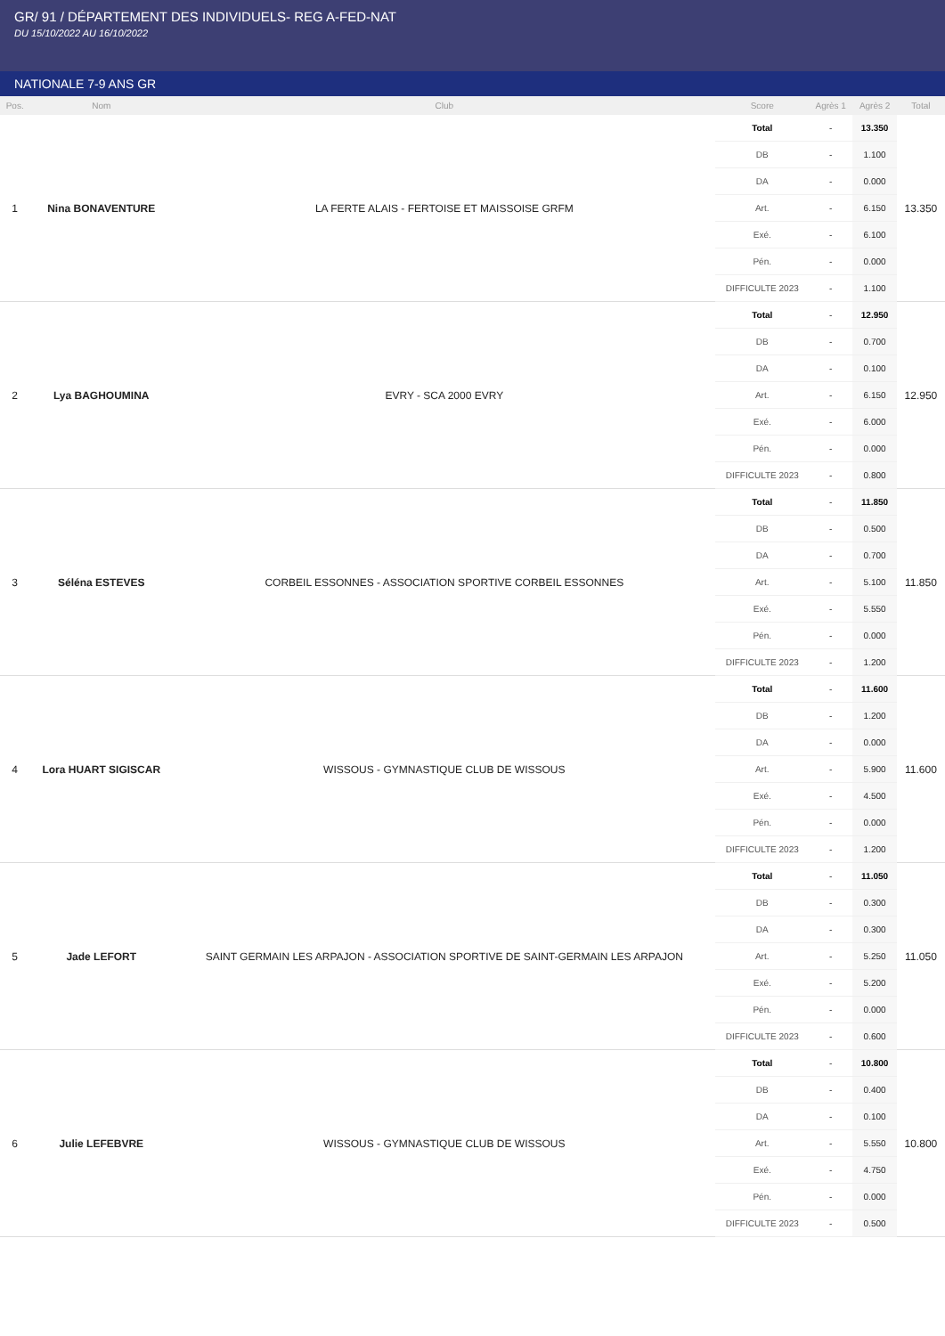GR/ 91 / DÉPARTEMENT DES INDIVIDUELS- REG A-FED-NAT
DU 15/10/2022 AU 16/10/2022
NATIONALE 7-9 ANS GR
| Pos. | Nom | Club | Score | Agrès 1 | Agrès 2 | Total |
| --- | --- | --- | --- | --- | --- | --- |
| 1 | Nina BONAVENTURE | LA FERTE ALAIS - FERTOISE ET MAISSOISE GRFM | Total | - | 13.350 | 13.350 |
| | | | DB | - | 1.100 | |
| | | | DA | - | 0.000 | |
| | | | Art. | - | 6.150 | |
| | | | Exé. | - | 6.100 | |
| | | | Pén. | - | 0.000 | |
| | | | DIFFICULTE 2023 | - | 1.100 | |
| 2 | Lya BAGHOUMINA | EVRY - SCA 2000 EVRY | Total | - | 12.950 | 12.950 |
| | | | DB | - | 0.700 | |
| | | | DA | - | 0.100 | |
| | | | Art. | - | 6.150 | |
| | | | Exé. | - | 6.000 | |
| | | | Pén. | - | 0.000 | |
| | | | DIFFICULTE 2023 | - | 0.800 | |
| 3 | Séléna ESTEVES | CORBEIL ESSONNES - ASSOCIATION SPORTIVE CORBEIL ESSONNES | Total | - | 11.850 | 11.850 |
| | | | DB | - | 0.500 | |
| | | | DA | - | 0.700 | |
| | | | Art. | - | 5.100 | |
| | | | Exé. | - | 5.550 | |
| | | | Pén. | - | 0.000 | |
| | | | DIFFICULTE 2023 | - | 1.200 | |
| 4 | Lora HUART SIGISCAR | WISSOUS - GYMNASTIQUE CLUB DE WISSOUS | Total | - | 11.600 | 11.600 |
| | | | DB | - | 1.200 | |
| | | | DA | - | 0.000 | |
| | | | Art. | - | 5.900 | |
| | | | Exé. | - | 4.500 | |
| | | | Pén. | - | 0.000 | |
| | | | DIFFICULTE 2023 | - | 1.200 | |
| 5 | Jade LEFORT | SAINT GERMAIN LES ARPAJON - ASSOCIATION SPORTIVE DE SAINT-GERMAIN LES ARPAJON | Total | - | 11.050 | 11.050 |
| | | | DB | - | 0.300 | |
| | | | DA | - | 0.300 | |
| | | | Art. | - | 5.250 | |
| | | | Exé. | - | 5.200 | |
| | | | Pén. | - | 0.000 | |
| | | | DIFFICULTE 2023 | - | 0.600 | |
| 6 | Julie LEFEBVRE | WISSOUS - GYMNASTIQUE CLUB DE WISSOUS | Total | - | 10.800 | 10.800 |
| | | | DB | - | 0.400 | |
| | | | DA | - | 0.100 | |
| | | | Art. | - | 5.550 | |
| | | | Exé. | - | 4.750 | |
| | | | Pén. | - | 0.000 | |
| | | | DIFFICULTE 2023 | - | 0.500 | |